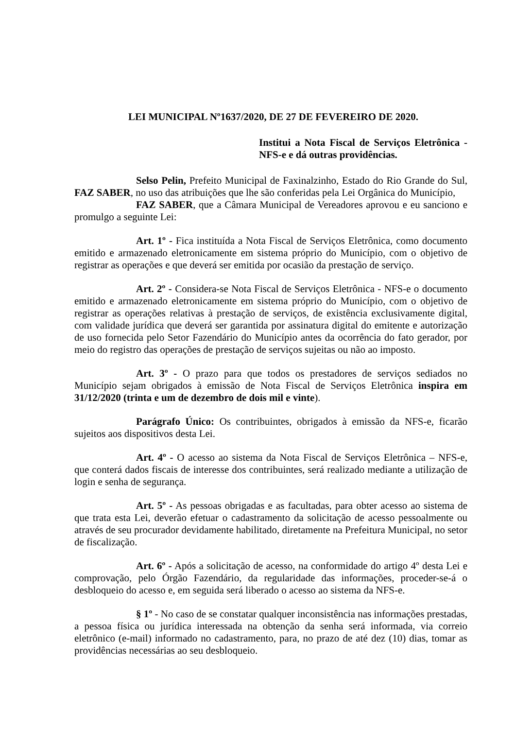LEI MUNICIPAL Nº1637/2020, DE 27 DE FEVEREIRO DE 2020.
Institui a Nota Fiscal de Serviços Eletrônica - NFS-e e dá outras providências.
Selso Pelin, Prefeito Municipal de Faxinalzinho, Estado do Rio Grande do Sul, FAZ SABER, no uso das atribuições que lhe são conferidas pela Lei Orgânica do Município,
FAZ SABER, que a Câmara Municipal de Vereadores aprovou e eu sanciono e promulgo a seguinte Lei:
Art. 1º - Fica instituída a Nota Fiscal de Serviços Eletrônica, como documento emitido e armazenado eletronicamente em sistema próprio do Município, com o objetivo de registrar as operações e que deverá ser emitida por ocasião da prestação de serviço.
Art. 2º - Considera-se Nota Fiscal de Serviços Eletrônica - NFS-e o documento emitido e armazenado eletronicamente em sistema próprio do Município, com o objetivo de registrar as operações relativas à prestação de serviços, de existência exclusivamente digital, com validade jurídica que deverá ser garantida por assinatura digital do emitente e autorização de uso fornecida pelo Setor Fazendário do Município antes da ocorrência do fato gerador, por meio do registro das operações de prestação de serviços sujeitas ou não ao imposto.
Art. 3º - O prazo para que todos os prestadores de serviços sediados no Município sejam obrigados à emissão de Nota Fiscal de Serviços Eletrônica inspira em 31/12/2020 (trinta e um de dezembro de dois mil e vinte).
Parágrafo Único: Os contribuintes, obrigados à emissão da NFS-e, ficarão sujeitos aos dispositivos desta Lei.
Art. 4º - O acesso ao sistema da Nota Fiscal de Serviços Eletrônica – NFS-e, que conterá dados fiscais de interesse dos contribuintes, será realizado mediante a utilização de login e senha de segurança.
Art. 5º - As pessoas obrigadas e as facultadas, para obter acesso ao sistema de que trata esta Lei, deverão efetuar o cadastramento da solicitação de acesso pessoalmente ou através de seu procurador devidamente habilitado, diretamente na Prefeitura Municipal, no setor de fiscalização.
Art. 6º - Após a solicitação de acesso, na conformidade do artigo 4º desta Lei e comprovação, pelo Órgão Fazendário, da regularidade das informações, proceder-se-á o desbloqueio do acesso e, em seguida será liberado o acesso ao sistema da NFS-e.
§ 1º - No caso de se constatar qualquer inconsistência nas informações prestadas, a pessoa física ou jurídica interessada na obtenção da senha será informada, via correio eletrônico (e-mail) informado no cadastramento, para, no prazo de até dez (10) dias, tomar as providências necessárias ao seu desbloqueio.